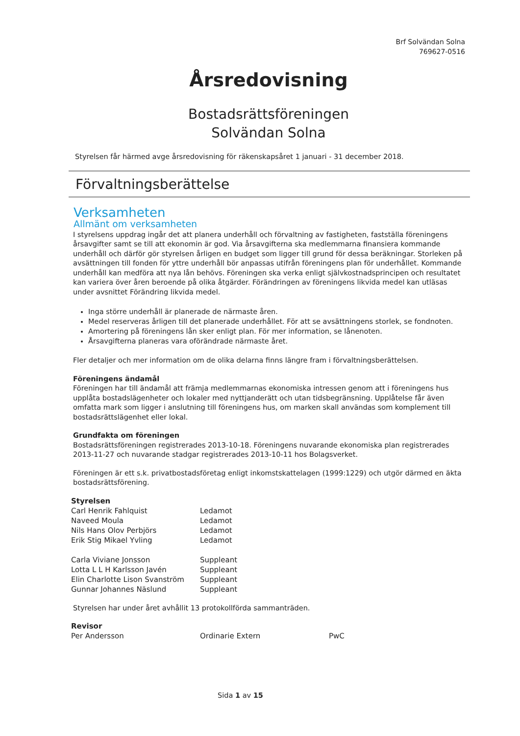Brf Solvändan Solna
769627-0516
Årsredovisning
Bostadsrättsföreningen
Solvändan Solna
Styrelsen får härmed avge årsredovisning för räkenskapsåret 1 januari - 31 december 2018.
Förvaltningsberättelse
Verksamheten
Allmänt om verksamheten
I styrelsens uppdrag ingår det att planera underhåll och förvaltning av fastigheten, fastställa föreningens årsavgifter samt se till att ekonomin är god. Via årsavgifterna ska medlemmarna finansiera kommande underhåll och därför gör styrelsen årligen en budget som ligger till grund för dessa beräkningar. Storleken på avsättningen till fonden för yttre underhåll bör anpassas utifrån föreningens plan för underhållet. Kommande underhåll kan medföra att nya lån behövs. Föreningen ska verka enligt självkostnadsprincipen och resultatet kan variera över åren beroende på olika åtgärder. Förändringen av föreningens likvida medel kan utläsas under avsnittet Förändring likvida medel.
Inga större underhåll är planerade de närmaste åren.
Medel reserveras årligen till det planerade underhållet. För att se avsättningens storlek, se fondnoten.
Amortering på föreningens lån sker enligt plan. För mer information, se lånenoten.
Årsavgifterna planeras vara oförändrade närmaste året.
Fler detaljer och mer information om de olika delarna finns längre fram i förvaltningsberättelsen.
Föreningens ändamål
Föreningen har till ändamål att främja medlemmarnas ekonomiska intressen genom att i föreningens hus upplåta bostadslägenheter och lokaler med nyttjanderätt och utan tidsbegränsning. Upplåtelse får även omfatta mark som ligger i anslutning till föreningens hus, om marken skall användas som komplement till bostadsrättslägenhet eller lokal.
Grundfakta om föreningen
Bostadsrättsföreningen registrerades 2013-10-18. Föreningens nuvarande ekonomiska plan registrerades 2013-11-27 och nuvarande stadgar registrerades 2013-10-11 hos Bolagsverket.
Föreningen är ett s.k. privatbostadsföretag enligt inkomstskattelagen (1999:1229) och utgör därmed en äkta bostadsrättsförening.
| Styrelsen | |
| Carl Henrik Fahlquist | Ledamot |
| Naveed Moula | Ledamot |
| Nils Hans Olov Perbjörs | Ledamot |
| Erik Stig Mikael Yvling | Ledamot |
| Carla Viviane Jonsson | Suppleant |
| Lotta L L H Karlsson Javén | Suppleant |
| Elin Charlotte Lison Svanström | Suppleant |
| Gunnar Johannes Näslund | Suppleant |
Styrelsen har under året avhållit 13 protokollförda sammanträden.
| Revisor | | |
| Per Andersson | Ordinarie Extern | PwC |
Sida 1 av 15